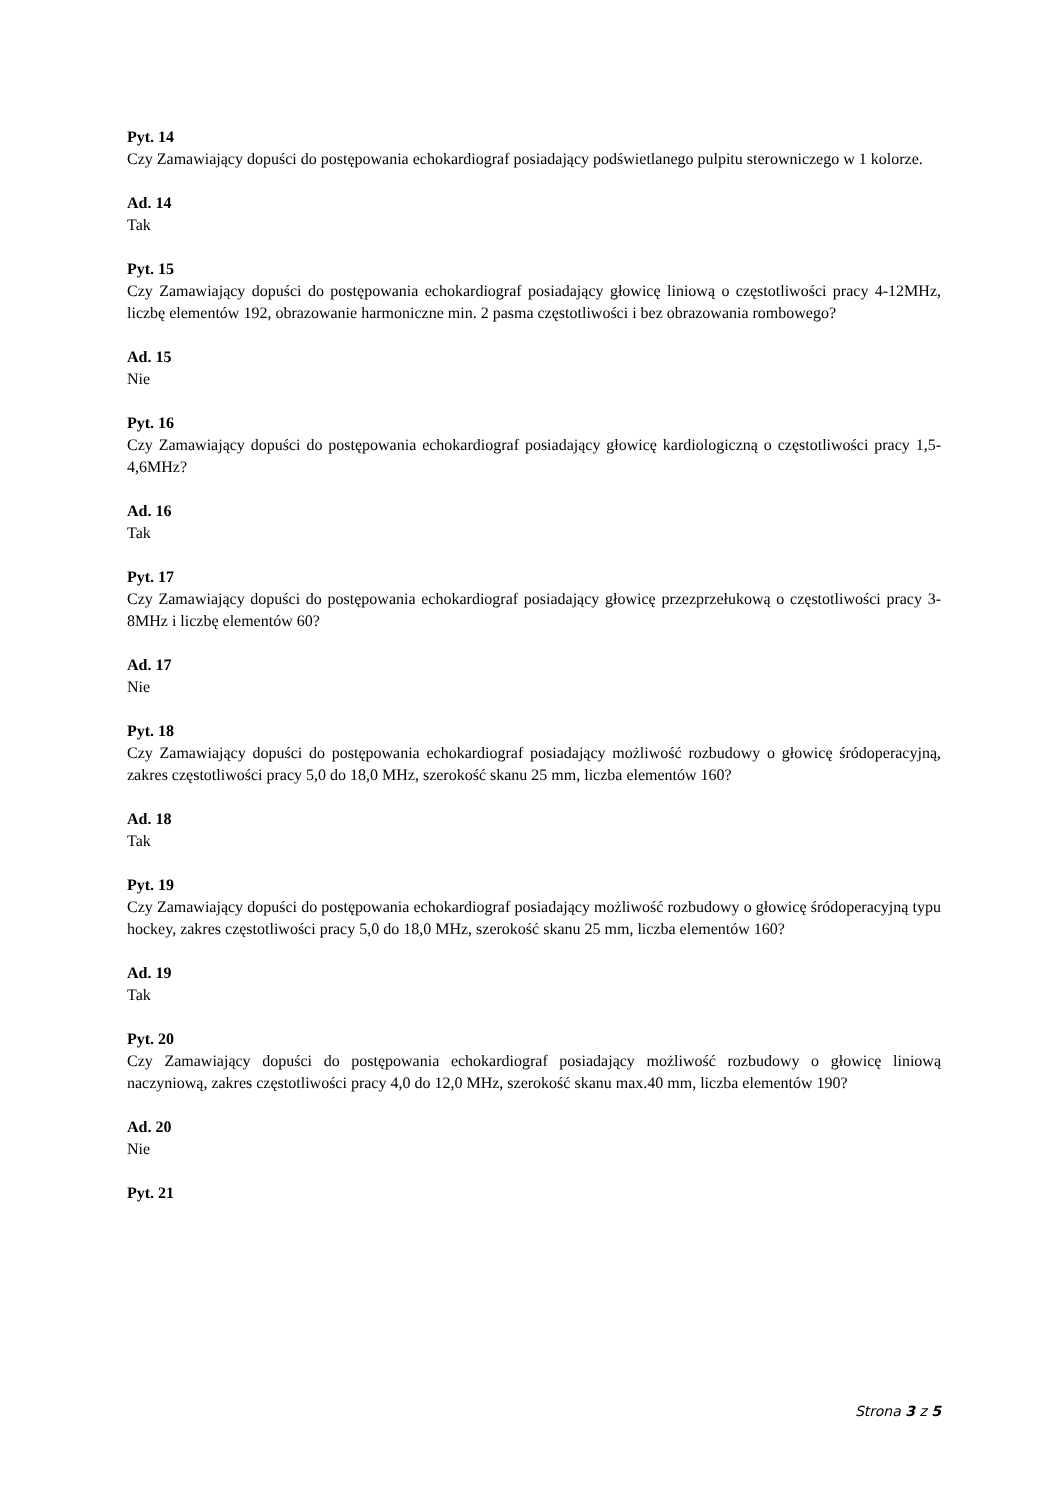Pyt. 14
Czy Zamawiający dopuści do postępowania echokardiograf posiadający podświetlanego pulpitu sterowniczego w 1 kolorze.
Ad. 14
Tak
Pyt. 15
Czy Zamawiający dopuści do postępowania echokardiograf posiadający głowicę liniową o częstotliwości pracy 4-12MHz, liczbę elementów 192, obrazowanie harmoniczne min. 2 pasma częstotliwości i bez obrazowania rombowego?
Ad. 15
Nie
Pyt. 16
Czy Zamawiający dopuści do postępowania echokardiograf posiadający głowicę kardiologiczną o częstotliwości pracy 1,5-4,6MHz?
Ad. 16
Tak
Pyt. 17
Czy Zamawiający dopuści do postępowania echokardiograf posiadający głowicę przezprzełukową o częstotliwości pracy 3-8MHz i liczbę elementów 60?
Ad. 17
Nie
Pyt. 18
Czy Zamawiający dopuści do postępowania echokardiograf posiadający możliwość rozbudowy o głowicę śródoperacyjną, zakres częstotliwości pracy 5,0 do 18,0 MHz, szerokość skanu 25 mm, liczba elementów 160?
Ad. 18
Tak
Pyt. 19
Czy Zamawiający dopuści do postępowania echokardiograf posiadający możliwość rozbudowy o głowicę śródoperacyjną typu hockey, zakres częstotliwości pracy 5,0 do 18,0 MHz, szerokość skanu 25 mm, liczba elementów 160?
Ad. 19
Tak
Pyt. 20
Czy Zamawiający dopuści do postępowania echokardiograf posiadający możliwość rozbudowy o głowicę liniową naczyniową, zakres częstotliwości pracy 4,0 do 12,0 MHz, szerokość skanu max.40 mm, liczba elementów 190?
Ad. 20
Nie
Pyt. 21
Strona 3 z 5